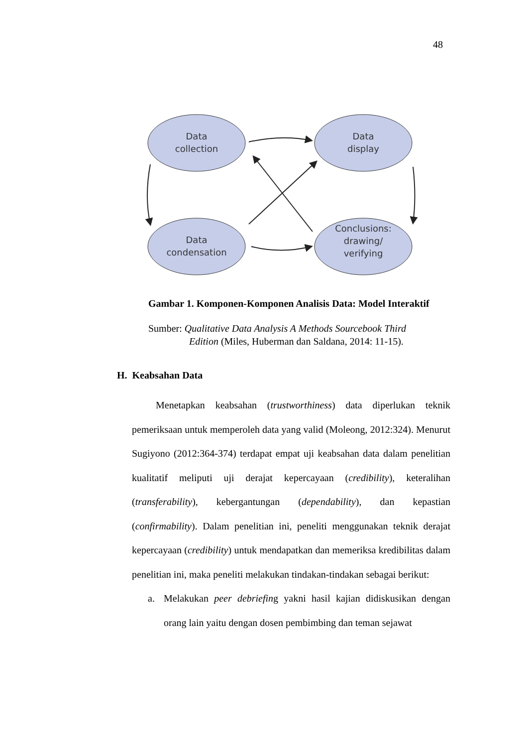48
Data
collection
Data
display
Data
condensation
Conclusions:
drawing/
verifying
Gambar 1. Komponen-Komponen Analisis Data: Model Interaktif
Sumber: Qualitative Data Analysis A Methods Sourcebook Third
Edition (Miles, Huberman dan Saldana, 2014: 11-15).
H. Keabsahan Data
Menetapkan keabsahan (trustworthiness) data diperlukan teknik pemeriksaan untuk memperoleh data yang valid (Moleong, 2012:324). Menurut Sugiyono (2012:364-374) terdapat empat uji keabsahan data dalam penelitian kualitatif meliputi uji derajat kepercayaan (credibility), keteralihan (transferability), kebergantungan (dependability), dan kepastian (confirmability). Dalam penelitian ini, peneliti menggunakan teknik derajat kepercayaan (credibility) untuk mendapatkan dan memeriksa kredibilitas dalam penelitian ini, maka peneliti melakukan tindakan-tindakan sebagai berikut:
a. Melakukan peer debriefing yakni hasil kajian didiskusikan dengan orang lain yaitu dengan dosen pembimbing dan teman sejawat